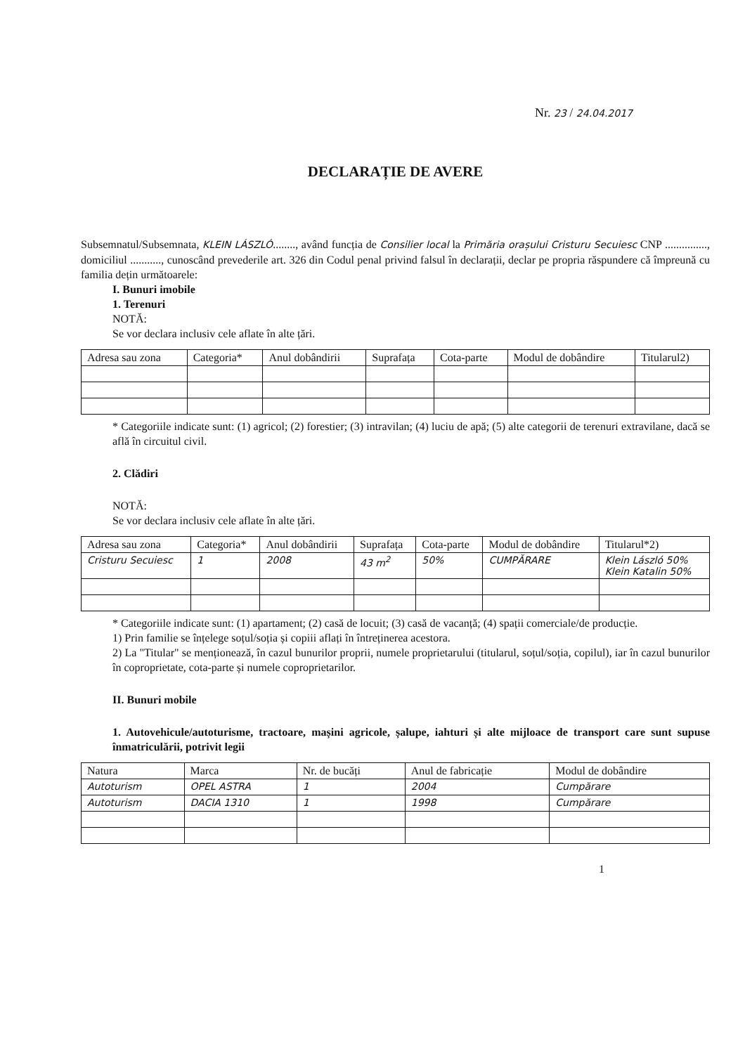Nr. 23 / 24.04.2017
DECLARAȚIE DE AVERE
Subsemnatul/Subsemnata, KLEIN LÁSZLÓ........, având funcția de Consilier local la Primăria orașului Cristuru Secuiesc CNP ..............., domiciliul ..........., cunoscând prevederile art. 326 din Codul penal privind falsul în declarații, declar pe propria răspundere că împreună cu familia dețin următoarele:
I. Bunuri imobile
1. Terenuri
NOTĂ:
Se vor declara inclusiv cele aflate în alte țări.
| Adresa sau zona | Categoria* | Anul dobândirii | Suprafața | Cota-parte | Modul de dobândire | Titularul2) |
| --- | --- | --- | --- | --- | --- | --- |
* Categoriile indicate sunt: (1) agricol; (2) forestier; (3) intravilan; (4) luciu de apă; (5) alte categorii de terenuri extravilane, dacă se află în circuitul civil.
2. Clădiri
NOTĂ:
Se vor declara inclusiv cele aflate în alte țări.
| Adresa sau zona | Categoria* | Anul dobândirii | Suprafața | Cota-parte | Modul de dobândire | Titularul*2) |
| --- | --- | --- | --- | --- | --- | --- |
| Cristuru Secuiesc | 1 | 2008 | 43 m<sup>2</sup> | 50% | CUMPĂRARE | Klein László 50% Klein Katalin 50% |
* Categoriile indicate sunt: (1) apartament; (2) casă de locuit; (3) casă de vacanță; (4) spații comerciale/de producție.
1) Prin familie se înțelege soțul/soția și copiii aflați în întreținerea acestora.
2) La "Titular" se menționează, în cazul bunurilor proprii, numele proprietarului (titularul, soțul/soția, copilul), iar în cazul bunurilor în coproprietate, cota-parte și numele coproprietarilor.
II. Bunuri mobile
1. Autovehicule/autoturisme, tractoare, mașini agricole, șalupe, iahturi și alte mijloace de transport care sunt supuse înmatriculării, potrivit legii
| Natura | Marca | Nr. de bucăți | Anul de fabricație | Modul de dobândire |
| --- | --- | --- | --- | --- |
| Autoturism | OPEL ASTRA | 1 | 2004 | Cumpărare |
| Autoturism | DACIA 1310 | 1 | 1998 | Cumpărare |
1